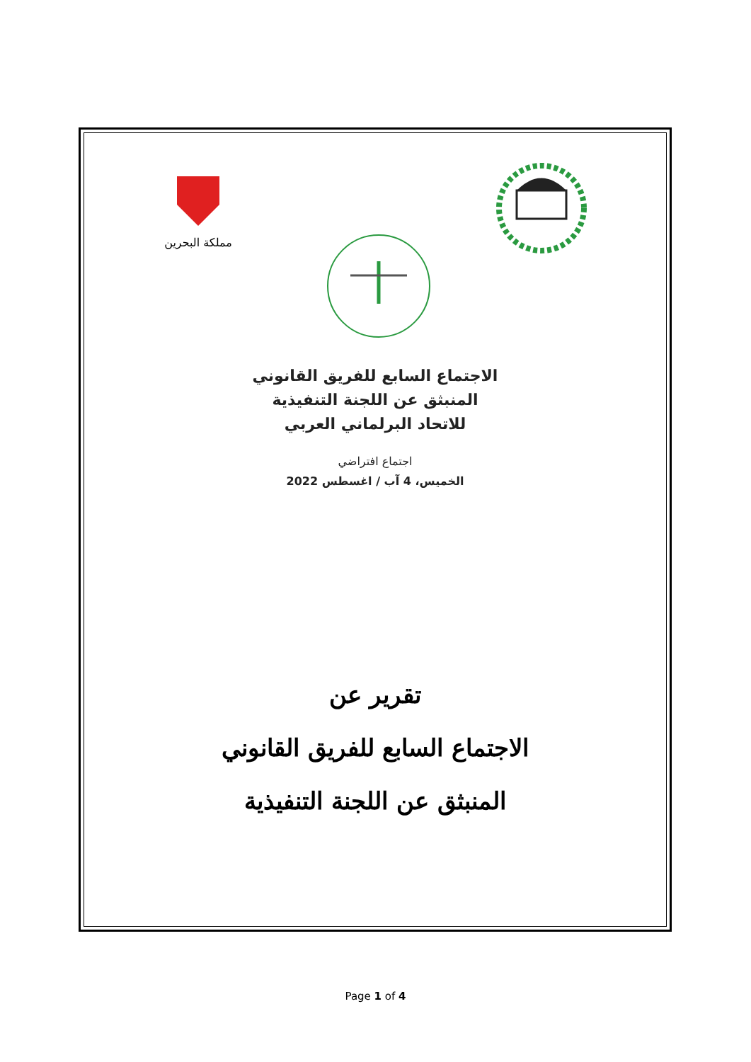مملكة البحرين
الاجتماع السابع للفريق القانوني
المنبثق عن اللجنة التنفيذية
للاتحاد البرلماني العربي
اجتماع افتراضي
الخميس، 4 آب / اغسطس 2022
تقرير عن
الاجتماع السابع للفريق القانوني
المنبثق عن اللجنة التنفيذية
Page 1 of 4